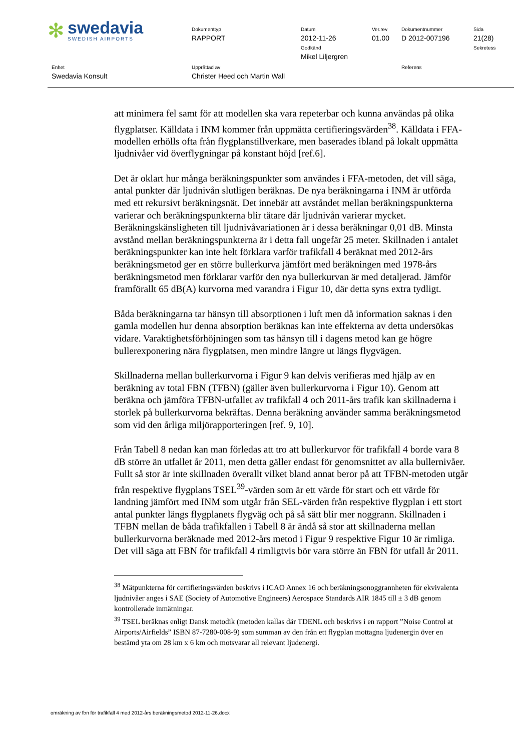✻
swedavia
SWEDISH AIRPORTS
Dokumenttyp
RAPPORT
Datum
2012-11-26
Godkänd
Mikel Liljergren
Ver.rev
01.00
Dokumentnummer
D 2012-007196
Sida
21(28)
Sekretess
Enhet
Swedavia Konsult
Upprättad av
Christer Heed och Martin Wall
Referens
att minimera fel samt för att modellen ska vara repeterbar och kunna användas på olika flygplatser. Källdata i INM kommer från uppmätta certifieringsvärden<sup>38</sup>. Källdata i FFA-modellen erhölls ofta från flygplanstillverkare, men baserades ibland på lokalt uppmätta ljudnivåer vid överflygningar på konstant höjd [ref.6].
Det är oklart hur många beräkningspunkter som användes i FFA-metoden, det vill säga, antal punkter där ljudnivån slutligen beräknas. De nya beräkningarna i INM är utförda med ett rekursivt beräkningsnät. Det innebär att avståndet mellan beräkningspunkterna varierar och beräkningspunkterna blir tätare där ljudnivån varierar mycket. Beräkningskänsligheten till ljudnivåvariationen är i dessa beräkningar 0,01 dB. Minsta avstånd mellan beräkningspunkterna är i detta fall ungefär 25 meter. Skillnaden i antalet beräkningspunkter kan inte helt förklara varför trafikfall 4 beräknat med 2012-års beräkningsmetod ger en större bullerkurva jämfört med beräkningen med 1978-års beräkningsmetod men förklarar varför den nya bullerkurvan är med detaljerad. Jämför framförallt 65 dB(A) kurvorna med varandra i Figur 10, där detta syns extra tydligt.
Båda beräkningarna tar hänsyn till absorptionen i luft men då information saknas i den gamla modellen hur denna absorption beräknas kan inte effekterna av detta undersökas vidare. Varaktighetsförhöjningen som tas hänsyn till i dagens metod kan ge högre bullerexponering nära flygplatsen, men mindre längre ut längs flygvägen.
Skillnaderna mellan bullerkurvorna i Figur 9 kan delvis verifieras med hjälp av en beräkning av total FBN (TFBN) (gäller även bullerkurvorna i Figur 10). Genom att beräkna och jämföra TFBN-utfallet av trafikfall 4 och 2011-års trafik kan skillnaderna i storlek på bullerkurvorna bekräftas. Denna beräkning använder samma beräkningsmetod som vid den årliga miljörapporteringen [ref. 9, 10].
Från Tabell 8 nedan kan man förledas att tro att bullerkurvor för trafikfall 4 borde vara 8 dB större än utfallet år 2011, men detta gäller endast för genomsnittet av alla bullernivåer. Fullt så stor är inte skillnaden överallt vilket bland annat beror på att TFBN-metoden utgår från respektive flygplans TSEL<sup>39</sup>-värden som är ett värde för start och ett värde för landning jämfört med INM som utgår från SEL-värden från respektive flygplan i ett stort antal punkter längs flygplanets flygväg och på så sätt blir mer noggrann. Skillnaden i TFBN mellan de båda trafikfallen i Tabell 8 är ändå så stor att skillnaderna mellan bullerkurvorna beräknade med 2012-års metod i Figur 9 respektive Figur 10 är rimliga. Det vill säga att FBN för trafikfall 4 rimligtvis bör vara större än FBN för utfall år 2011.
<sup>38</sup> Mätpunkterna för certifieringsvärden beskrivs i ICAO Annex 16 och beräkningsonoggrannheten för ekvivalenta ljudnivåer anges i SAE (Society of Automotive Engineers) Aerospace Standards AIR 1845 till ± 3 dB genom kontrollerade inmätningar.
<sup>39</sup> TSEL beräknas enligt Dansk metodik (metoden kallas där TDENL och beskrivs i en rapport ”Noise Control at Airports/Airfields” ISBN 87-7280-008-9) som summan av den från ett flygplan mottagna ljudenergin över en bestämd yta om 28 km x 6 km och motsvarar all relevant ljudenergi.
omräkning av fbn för trafikfall 4 med 2012-års beräkningsmetod 2012-11-26.docx